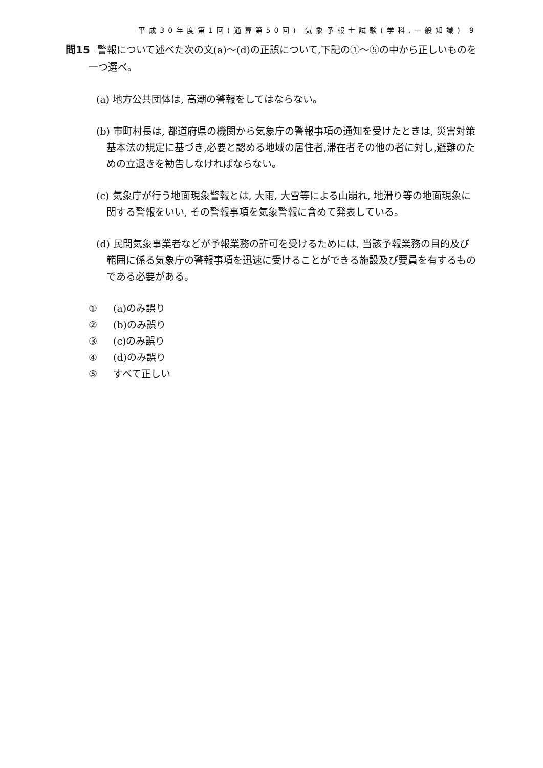平成30年度第1回(通算第50回) 気象予報士試験(学科,一般知識) 9
問15 警報について述べた次の文(a)〜(d)の正誤について,下記の①〜⑤の中から正しいものを一つ選べ。
(a) 地方公共団体は, 高潮の警報をしてはならない。
(b) 市町村長は, 都道府県の機関から気象庁の警報事項の通知を受けたときは, 災害対策基本法の規定に基づき,必要と認める地域の居住者,滞在者その他の者に対し,避難のための立退きを勧告しなければならない。
(c) 気象庁が行う地面現象警報とは, 大雨, 大雪等による山崩れ, 地滑り等の地面現象に関する警報をいい, その警報事項を気象警報に含めて発表している。
(d) 民間気象事業者などが予報業務の許可を受けるためには, 当該予報業務の目的及び範囲に係る気象庁の警報事項を迅速に受けることができる施設及び要員を有するものである必要がある。
① (a)のみ誤り
② (b)のみ誤り
③ (c)のみ誤り
④ (d)のみ誤り
⑤ すべて正しい